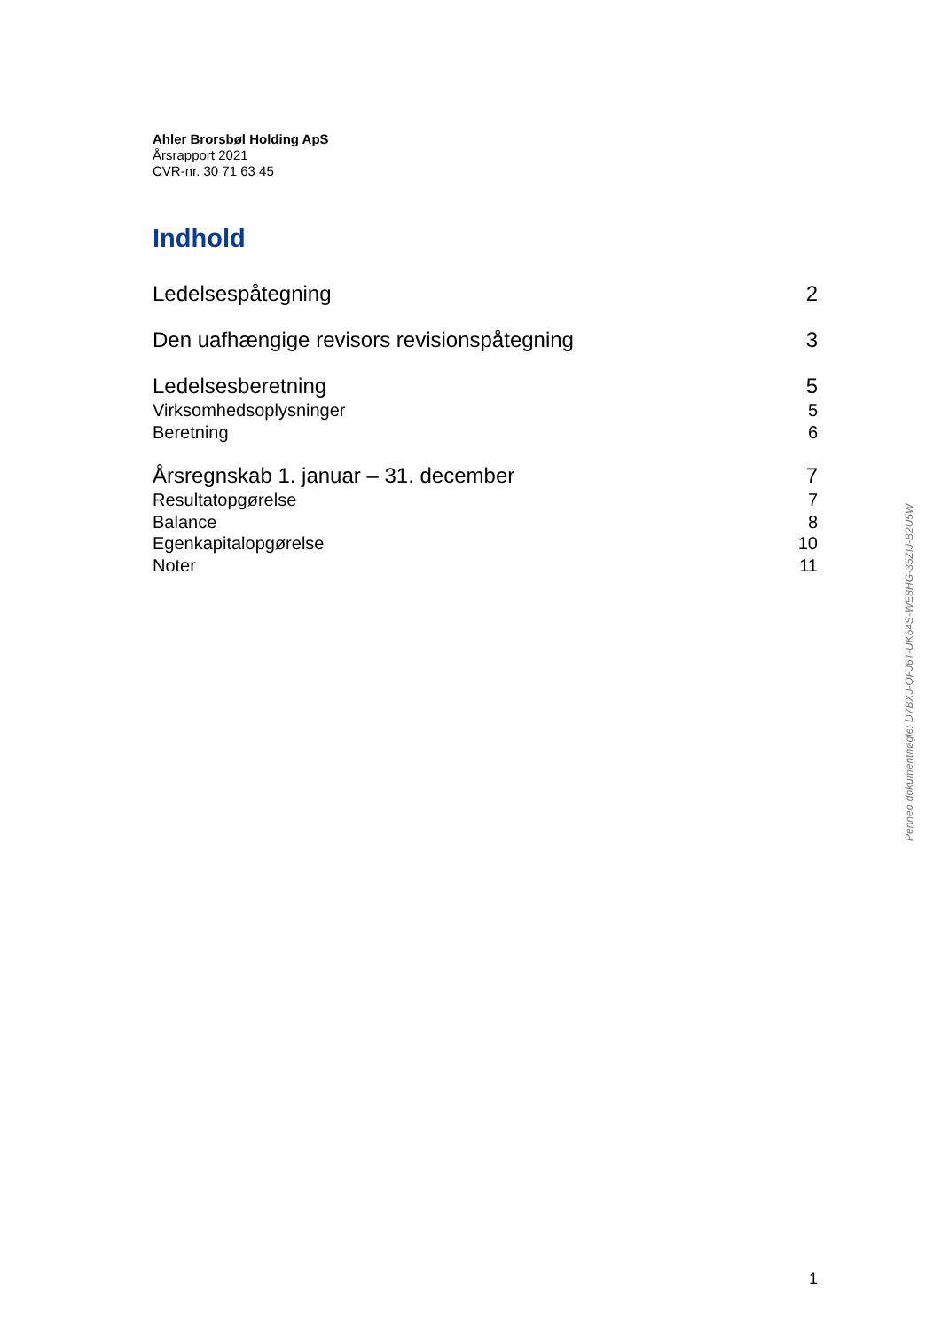Ahler Brorsbøl Holding ApS
Årsrapport 2021
CVR-nr. 30 71 63 45
Indhold
Ledelsespåtegning 2
Den uafhængige revisors revisionspåtegning 3
Ledelsesberetning 5
Virksomhedsoplysninger 5
Beretning 6
Årsregnskab 1. januar – 31. december 7
Resultatopgørelse 7
Balance 8
Egenkapitalopgørelse 10
Noter 11
Penneo dokumentnøgle: D7BXJ-QFJ6T-UK64S-WE8HG-35ZIJ-B2U5W
1